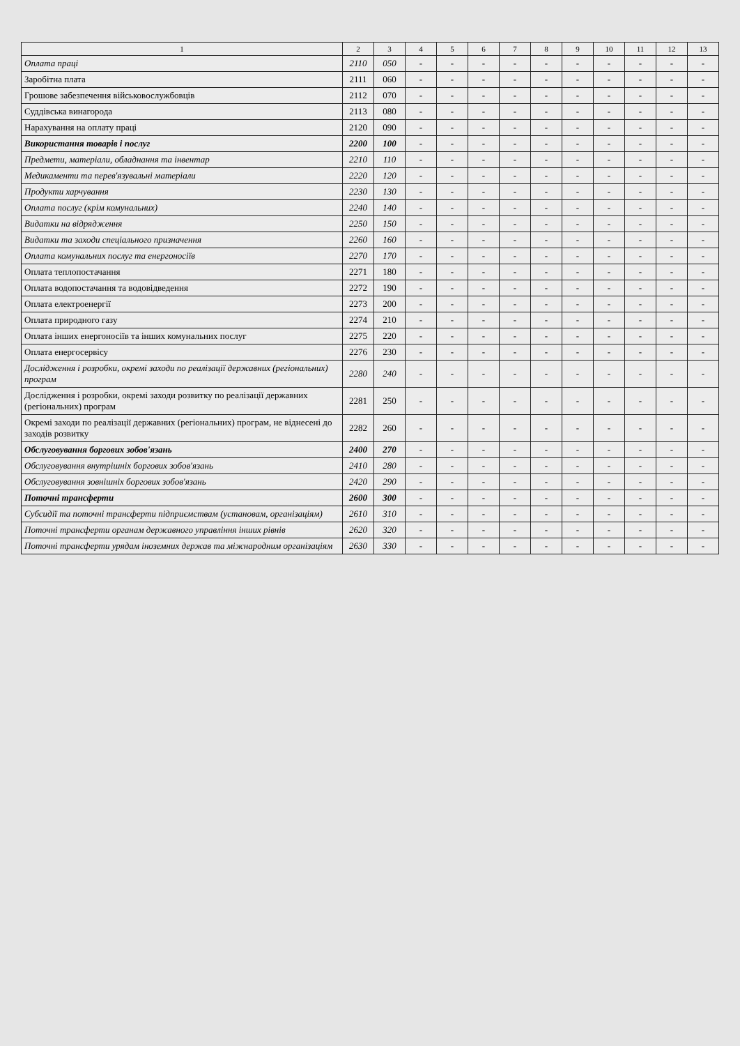| 1 | 2 | 3 | 4 | 5 | 6 | 7 | 8 | 9 | 10 | 11 | 12 | 13 |
| --- | --- | --- | --- | --- | --- | --- | --- | --- | --- | --- | --- | --- |
| Оплата праці | 2110 | 050 | - | - | - | - | - | - | - | - | - | - |
| Заробітна плата | 2111 | 060 | - | - | - | - | - | - | - | - | - | - |
| Грошове забезпечення військовослужбовців | 2112 | 070 | - | - | - | - | - | - | - | - | - | - |
| Суддівська винагорода | 2113 | 080 | - | - | - | - | - | - | - | - | - | - |
| Нарахування на оплату праці | 2120 | 090 | - | - | - | - | - | - | - | - | - | - |
| Використання товарів і послуг | 2200 | 100 | - | - | - | - | - | - | - | - | - | - |
| Предмети, матеріали, обладнання та інвентар | 2210 | 110 | - | - | - | - | - | - | - | - | - | - |
| Медикаменти та перев'язувальні матеріали | 2220 | 120 | - | - | - | - | - | - | - | - | - | - |
| Продукти харчування | 2230 | 130 | - | - | - | - | - | - | - | - | - | - |
| Оплата послуг (крім комунальних) | 2240 | 140 | - | - | - | - | - | - | - | - | - | - |
| Видатки на відрядження | 2250 | 150 | - | - | - | - | - | - | - | - | - | - |
| Видатки та заходи спеціального призначення | 2260 | 160 | - | - | - | - | - | - | - | - | - | - |
| Оплата комунальних послуг та енергоносіїв | 2270 | 170 | - | - | - | - | - | - | - | - | - | - |
| Оплата теплопостачання | 2271 | 180 | - | - | - | - | - | - | - | - | - | - |
| Оплата водопостачання та водовідведення | 2272 | 190 | - | - | - | - | - | - | - | - | - | - |
| Оплата електроенергії | 2273 | 200 | - | - | - | - | - | - | - | - | - | - |
| Оплата природного газу | 2274 | 210 | - | - | - | - | - | - | - | - | - | - |
| Оплата інших енергоносіїв та інших комунальних послуг | 2275 | 220 | - | - | - | - | - | - | - | - | - | - |
| Оплата енергосервісу | 2276 | 230 | - | - | - | - | - | - | - | - | - | - |
| Дослідження і розробки, окремі заходи по реалізації державних (регіональних) програм | 2280 | 240 | - | - | - | - | - | - | - | - | - | - |
| Дослідження і розробки, окремі заходи розвитку по реалізації державних (регіональних) програм | 2281 | 250 | - | - | - | - | - | - | - | - | - | - |
| Окремі заходи по реалізації державних (регіональних) програм, не віднесені до заходів розвитку | 2282 | 260 | - | - | - | - | - | - | - | - | - | - |
| Обслуговування боргових зобов'язань | 2400 | 270 | - | - | - | - | - | - | - | - | - | - |
| Обслуговування внутрішніх боргових зобов'язань | 2410 | 280 | - | - | - | - | - | - | - | - | - | - |
| Обслуговування зовнішніх боргових зобов'язань | 2420 | 290 | - | - | - | - | - | - | - | - | - | - |
| Поточні трансферти | 2600 | 300 | - | - | - | - | - | - | - | - | - | - |
| Субсидії та поточні трансферти підприємствам (установам, організаціям) | 2610 | 310 | - | - | - | - | - | - | - | - | - | - |
| Поточні трансферти органам державного управління інших рівнів | 2620 | 320 | - | - | - | - | - | - | - | - | - | - |
| Поточні трансферти урядам іноземних держав та міжнародним організаціям | 2630 | 330 | - | - | - | - | - | - | - | - | - | - |